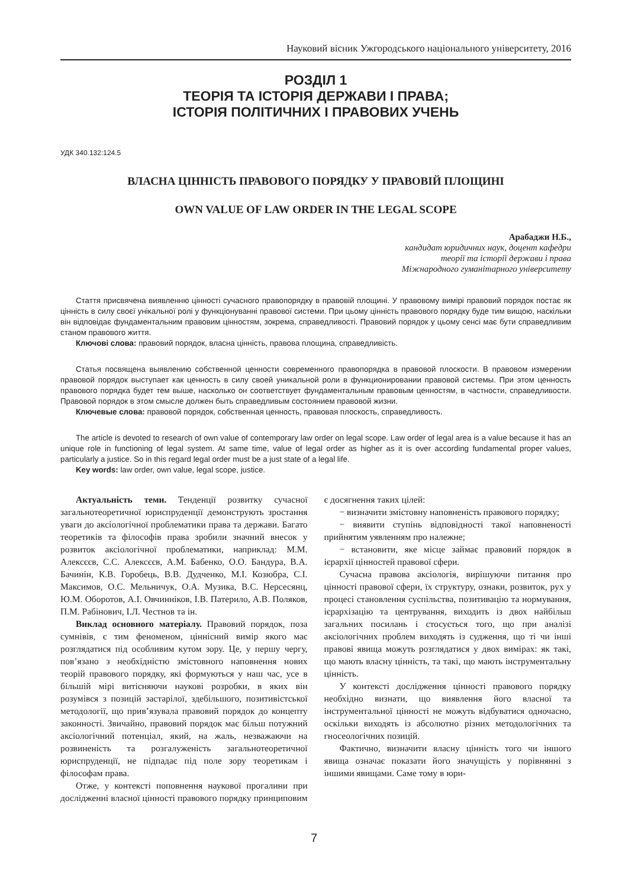Науковий вісник Ужгородського національного університету, 2016
РОЗДІЛ 1
ТЕОРІЯ ТА ІСТОРІЯ ДЕРЖАВИ І ПРАВА;
ІСТОРІЯ ПОЛІТИЧНИХ І ПРАВОВИХ УЧЕНЬ
УДК 340.132:124.5
ВЛАСНА ЦІННІСТЬ ПРАВОВОГО ПОРЯДКУ У ПРАВОВІЙ ПЛОЩИНІ
OWN VALUE OF LAW ORDER IN THE LEGAL SCOPE
Арабаджи Н.Б.,
кандидат юридичних наук, доцент кафедри
теорії та історії держави і права
Міжнародного гуманітарного університету
Стаття присвячена виявленню цінності сучасного правопорядку в правовій площині. У правовому вимірі правовий порядок постає як цінність в силу своєї унікальної ролі у функціонуванні правової системи. При цьому цінність правового порядку буде тим вищою, наскільки він відповідає фундаментальним правовим цінностям, зокрема, справедливості. Правовий порядок у цьому сенсі має бути справедливим станом правового життя.
Ключові слова: правовий порядок, власна цінність, правова площина, справедливість.
Статья посвящена выявлению собственной ценности современного правопорядка в правовой плоскости. В правовом измерении правовой порядок выступает как ценность в силу своей уникальной роли в функционировании правовой системы. При этом ценность правового порядка будет тем выше, насколько он соответствует фундаментальным правовым ценностям, в частности, справедливости. Правовой порядок в этом смысле должен быть справедливым состоянием правовой жизни.
Ключевые слова: правовой порядок, собственная ценность, правовая плоскость, справедливость.
The article is devoted to research of own value of contemporary law order on legal scope. Law order of legal area is a value because it has an unique role in functioning of legal system. At same time, value of legal order as higher as it is over according fundamental proper values, particularly a justice. So in this regard legal order must be a just state of a legal life.
Key words: law order, own value, legal scope, justice.
Актуальність теми. Тенденції розвитку сучасної загальнотеоретичної юриспруденції демонструють зростання уваги до аксіологічної проблематики права та держави. Багато теоретиків та філософів права зробили значний внесок у розвиток аксіологічної проблематики, наприклад: М.М. Алексєєв, С.С. Алексєєв, А.М. Бабенко, О.О. Бандура, В.А. Бачинін, К.В. Горобець, В.В. Дудченко, М.І. Козюбра, С.І. Максимов, О.С. Мельничук, О.А. Музика, В.С. Нерсесянц, Ю.М. Оборотов, А.І. Овчинніков, І.В. Патерило, А.В. Поляков, П.М. Рабінович, І.Л. Честнов та ін.
Виклад основного матеріалу. Правовий порядок, поза сумнівів, є тим феноменом, ціннісний вимір якого має розглядатися під особливим кутом зору. Це, у першу чергу, пов’язано з необхідністю змістовного наповнення нових теорій правового порядку, які формуються у наш час, усе в більшій мірі витісняючи наукові розробки, в яких він розумівся з позицій застарілої, здебільшого, позитивістської методології, що прив’язувала правовий порядок до концепту законності. Звичайно, правовий порядок має більш потужний аксіологічний потенціал, який, на жаль, незважаючи на розвиненість та розгалуженість загальнотеоретичної юриспруденції, не підпадає під поле зору теоретикам і філософам права.
Отже, у контексті поповнення наукової прогалини при дослідженні власної цінності правового порядку принциповим є досягнення таких цілей:
− визначити змістовну наповненість правового порядку;
− виявити ступінь відповідності такої наповненості прийнятим уявленням про належне;
− встановити, яке місце займає правовий порядок в ієрархії цінностей правової сфери.
Сучасна правова аксіологія, вирішуючи питання про цінності правової сфери, їх структуру, ознаки, розвиток, рух у процесі становлення суспільства, позитивацію та нормування, ієрархізацію та центрування, виходить із двох найбільш загальних посилань і стосується того, що при аналізі аксіологічних проблем виходять із судження, що ті чи інші правові явища можуть розглядатися у двох вимірах: як такі, що мають власну цінність, та такі, що мають інструментальну цінність.
У контексті дослідження цінності правового порядку необхідно визнати, що виявлення його власної та інструментальної цінності не можуть відбуватися одночасно, оскільки виходять із абсолютно різних методологічних та гносеологічних позицій.
Фактично, визначити власну цінність того чи іншого явища означає показати його значущість у порівнянні з іншими явищами. Саме тому в юри-
7